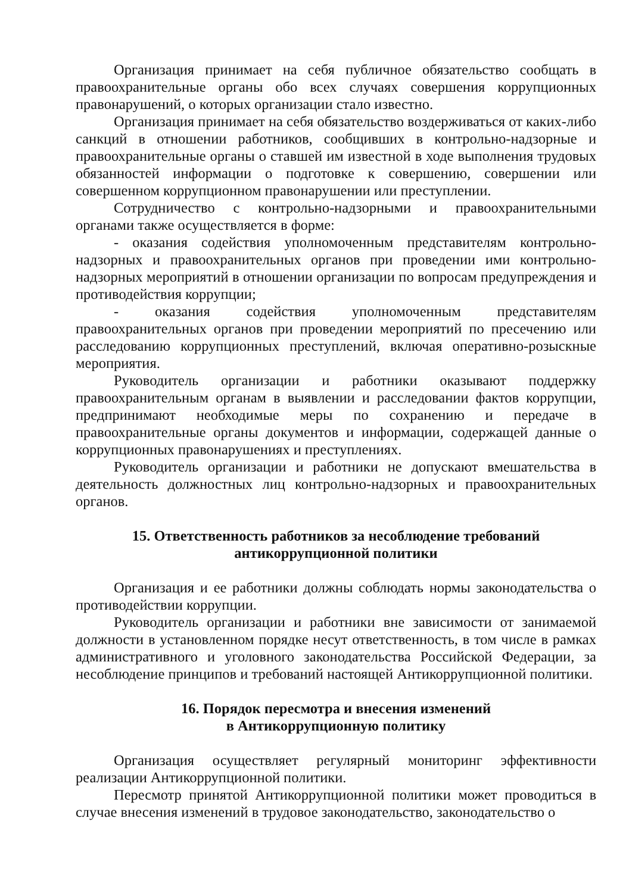Организация принимает на себя публичное обязательство сообщать в правоохранительные органы обо всех случаях совершения коррупционных правонарушений, о которых организации стало известно.
Организация принимает на себя обязательство воздерживаться от каких-либо санкций в отношении работников, сообщивших в контрольно-надзорные и правоохранительные органы о ставшей им известной в ходе выполнения трудовых обязанностей информации о подготовке к совершению, совершении или совершенном коррупционном правонарушении или преступлении.
Сотрудничество с контрольно-надзорными и правоохранительными органами также осуществляется в форме:
- оказания содействия уполномоченным представителям контрольно-надзорных и правоохранительных органов при проведении ими контрольно-надзорных мероприятий в отношении организации по вопросам предупреждения и противодействия коррупции;
- оказания содействия уполномоченным представителям правоохранительных органов при проведении мероприятий по пресечению или расследованию коррупционных преступлений, включая оперативно-розыскные мероприятия.
Руководитель организации и работники оказывают поддержку правоохранительным органам в выявлении и расследовании фактов коррупции, предпринимают необходимые меры по сохранению и передаче в правоохранительные органы документов и информации, содержащей данные о коррупционных правонарушениях и преступлениях.
Руководитель организации и работники не допускают вмешательства в деятельность должностных лиц контрольно-надзорных и правоохранительных органов.
15. Ответственность работников за несоблюдение требований
антикоррупционной политики
Организация и ее работники должны соблюдать нормы законодательства о противодействии коррупции.
Руководитель организации и работники вне зависимости от занимаемой должности в установленном порядке несут ответственность, в том числе в рамках административного и уголовного законодательства Российской Федерации, за несоблюдение принципов и требований настоящей Антикоррупционной политики.
16. Порядок пересмотра и внесения изменений
в Антикоррупционную политику
Организация осуществляет регулярный мониторинг эффективности реализации Антикоррупционной политики.
Пересмотр принятой Антикоррупционной политики может проводиться в случае внесения изменений в трудовое законодательство, законодательство о